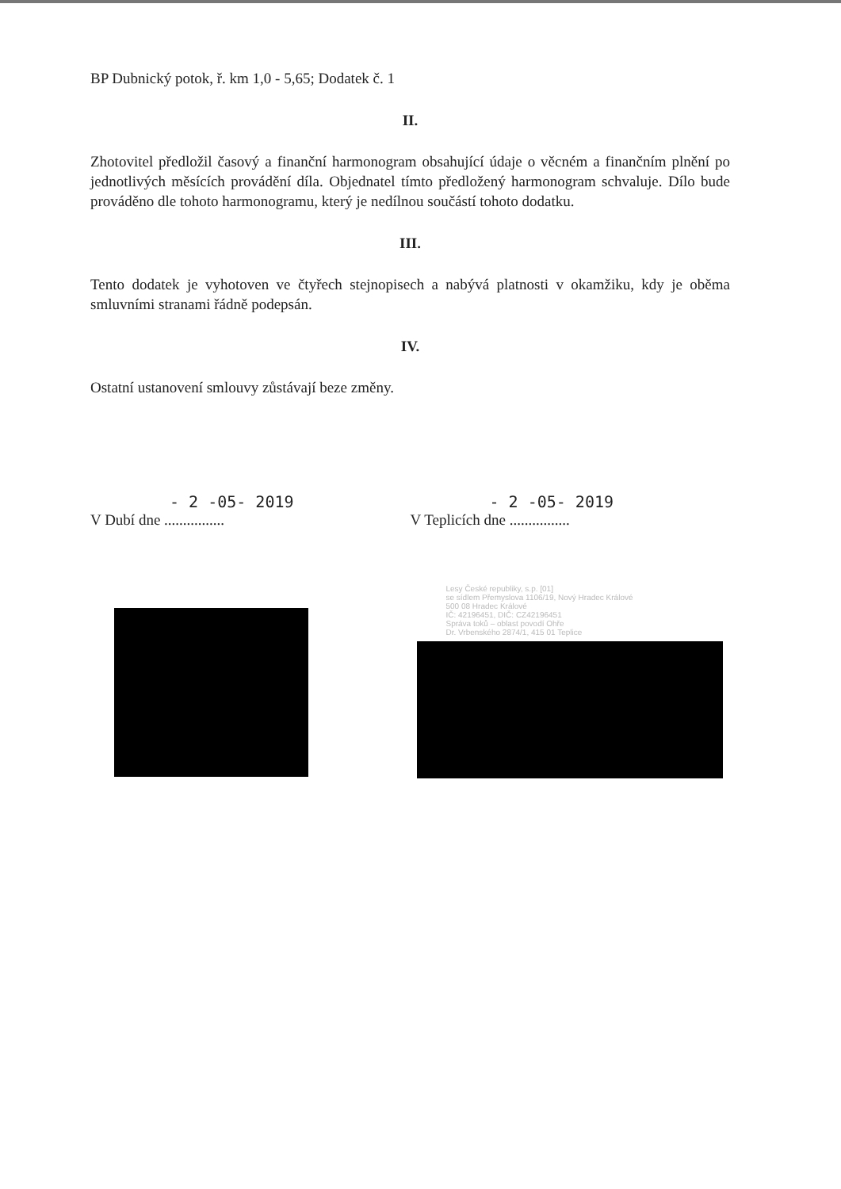BP Dubnický potok, ř. km 1,0 - 5,65; Dodatek č. 1
II.
Zhotovitel předložil časový a finanční harmonogram obsahující údaje o věcném a finančním plnění po jednotlivých měsících provádění díla. Objednatel tímto předložený harmonogram schvaluje. Dílo bude prováděno dle tohoto harmonogramu, který je nedílnou součástí tohoto dodatku.
III.
Tento dodatek je vyhotoven ve čtyřech stejnopisech a nabývá platnosti v okamžiku, kdy je oběma smluvními stranami řádně podepsán.
IV.
Ostatní ustanovení smlouvy zůstávají beze změny.
- 2 -05- 2019
V Dubí dne ................
- 2 -05- 2019
V Teplicích dne ................
Lesy České republiky, s.p. [01]
se sídlem Přemyslova 1106/19, Nový Hradec Králové
500 08 Hradec Králové
IČ: 42196451, DIČ: CZ42196451
Správa toků – oblast povodí Ohře
Dr. Vrbenského 2874/1, 415 01 Teplice